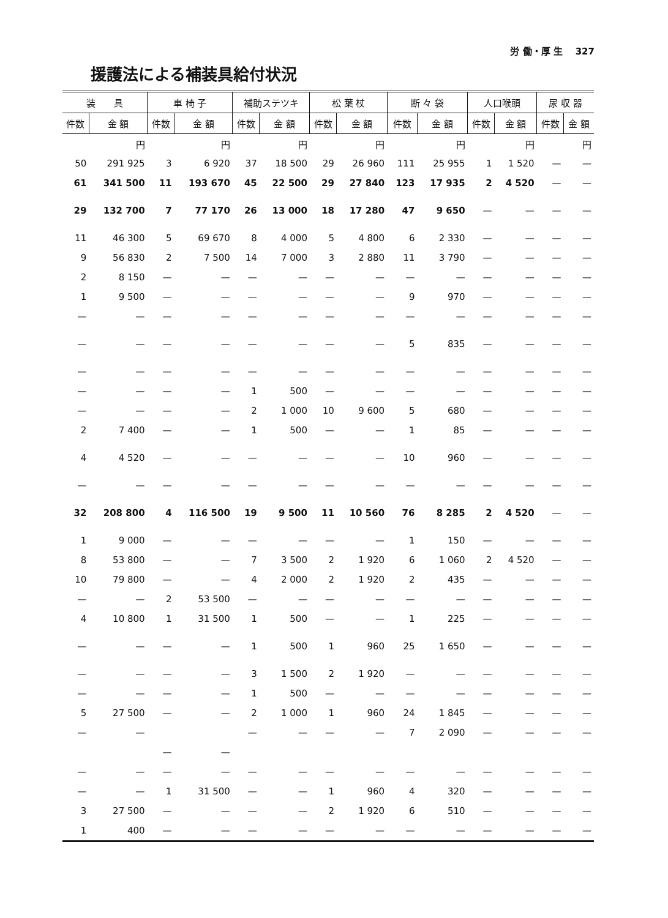労 働・厚 生 327
援護法による補装具給付状況
| 装 具 | | 車 椅 子 | | 補助ステツキ | | 松 葉 杖 | | 断 々 袋 | | 人口喉頭 | | 尿 収 器 | |
| --- | --- | --- | --- | --- | --- | --- | --- | --- | --- | --- | --- | --- | --- |
| 件数 | 金 額 | 件数 | 金 額 | 件数 | 金 額 | 件数 | 金 額 | 件数 | 金 額 | 件数 | 金 額 | 件数 | 金 額 |
| | 円 | | 円 | | 円 | | 円 | | 円 | | 円 | | 円 |
| 50 | 291 925 | 3 | 6 920 | 37 | 18 500 | 29 | 26 960 | 111 | 25 955 | 1 | 1 520 | — | — |
| 61 | 341 500 | 11 | 193 670 | 45 | 22 500 | 29 | 27 840 | 123 | 17 935 | 2 | 4 520 | — | — |
| 29 | 132 700 | 7 | 77 170 | 26 | 13 000 | 18 | 17 280 | 47 | 9 650 | — | — | — | — |
| 11 | 46 300 | 5 | 69 670 | 8 | 4 000 | 5 | 4 800 | 6 | 2 330 | — | — | — | — |
| 9 | 56 830 | 2 | 7 500 | 14 | 7 000 | 3 | 2 880 | 11 | 3 790 | — | — | — | — |
| 2 | 8 150 | — | — | — | — | — | — | — | — | — | — | — | — |
| 1 | 9 500 | — | — | — | — | — | — | 9 | 970 | — | — | — | — |
| — | — | — | — | — | — | — | — | — | — | — | — | — | — |
| — | — | — | — | — | — | — | — | 5 | 835 | — | — | — | — |
| — | — | — | — | — | — | — | — | — | — | — | — | — | — |
| — | — | — | — | 1 | 500 | — | — | — | — | — | — | — | — |
| — | — | — | — | 2 | 1 000 | 10 | 9 600 | 5 | 680 | — | — | — | — |
| 2 | 7 400 | — | — | 1 | 500 | — | — | 1 | 85 | — | — | — | — |
| 4 | 4 520 | — | — | — | — | — | — | 10 | 960 | — | — | — | — |
| — | — | — | — | — | — | — | — | — | — | — | — | — | — |
| 32 | 208 800 | 4 | 116 500 | 19 | 9 500 | 11 | 10 560 | 76 | 8 285 | 2 | 4 520 | — | — |
| 1 | 9 000 | — | — | — | — | — | — | 1 | 150 | — | — | — | — |
| 8 | 53 800 | — | — | 7 | 3 500 | 2 | 1 920 | 6 | 1 060 | 2 | 4 520 | — | — |
| 10 | 79 800 | — | — | 4 | 2 000 | 2 | 1 920 | 2 | 435 | — | — | — | — |
| — | — | 2 | 53 500 | — | — | — | — | — | — | — | — | — | — |
| 4 | 10 800 | 1 | 31 500 | 1 | 500 | — | — | 1 | 225 | — | — | — | — |
| — | — | — | — | 1 | 500 | 1 | 960 | 25 | 1 650 | — | — | — | — |
| — | — | — | — | 3 | 1 500 | 2 | 1 920 | — | — | — | — | — | — |
| — | — | — | — | 1 | 500 | — | — | — | — | — | — | — | — |
| 5 | 27 500 | — | — | 2 | 1 000 | 1 | 960 | 24 | 1 845 | — | — | — | — |
| — | — | | | — | — | — | — | 7 | 2 090 | — | — | — | — |
| | | — | — | | | | | | | | | | |
| — | — | — | — | — | — | — | — | — | — | — | — | — | — |
| — | — | 1 | 31 500 | — | — | 1 | 960 | 4 | 320 | — | — | — | — |
| 3 | 27 500 | — | — | — | — | 2 | 1 920 | 6 | 510 | — | — | — | — |
| 1 | 400 | — | — | — | — | — | — | — | — | — | — | — | — |